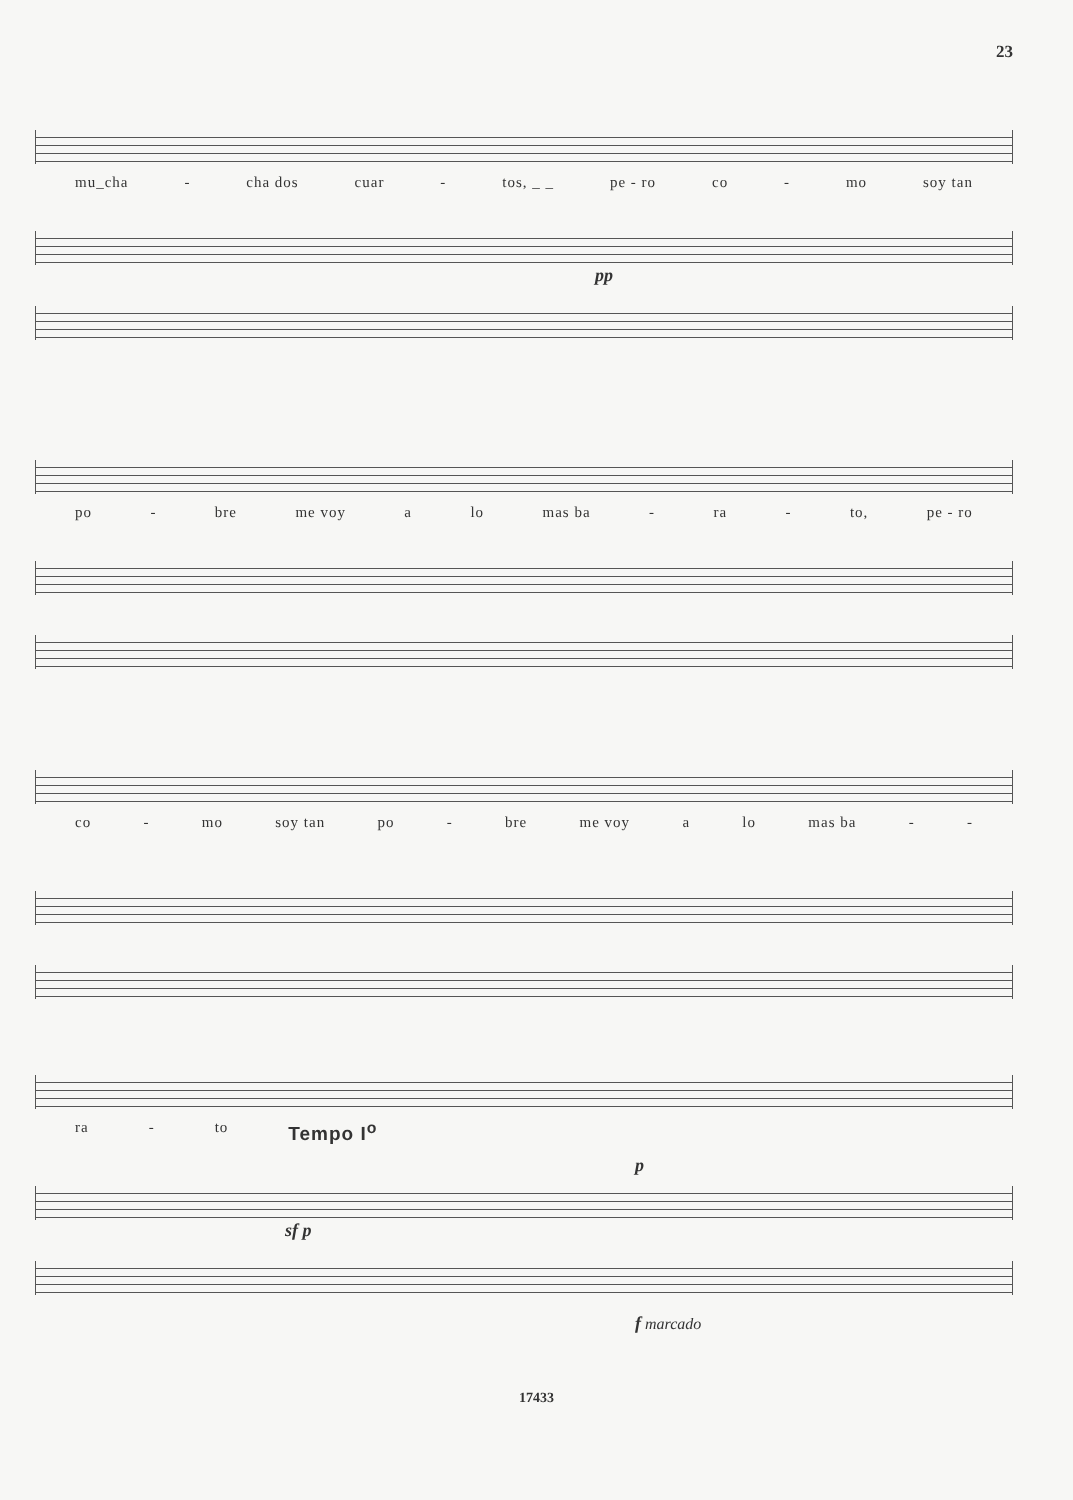23
mu_cha - cha dos cuar - tos, _ _ pe - ro co - mo soy tan
pp
po - bre me voy a lo mas ba - ra - to, pe - ro
co - mo soy tan po - bre me voy a lo mas ba - -
ra - to Tempo I<sup>o</sup>
p
sf p
f marcado
17433